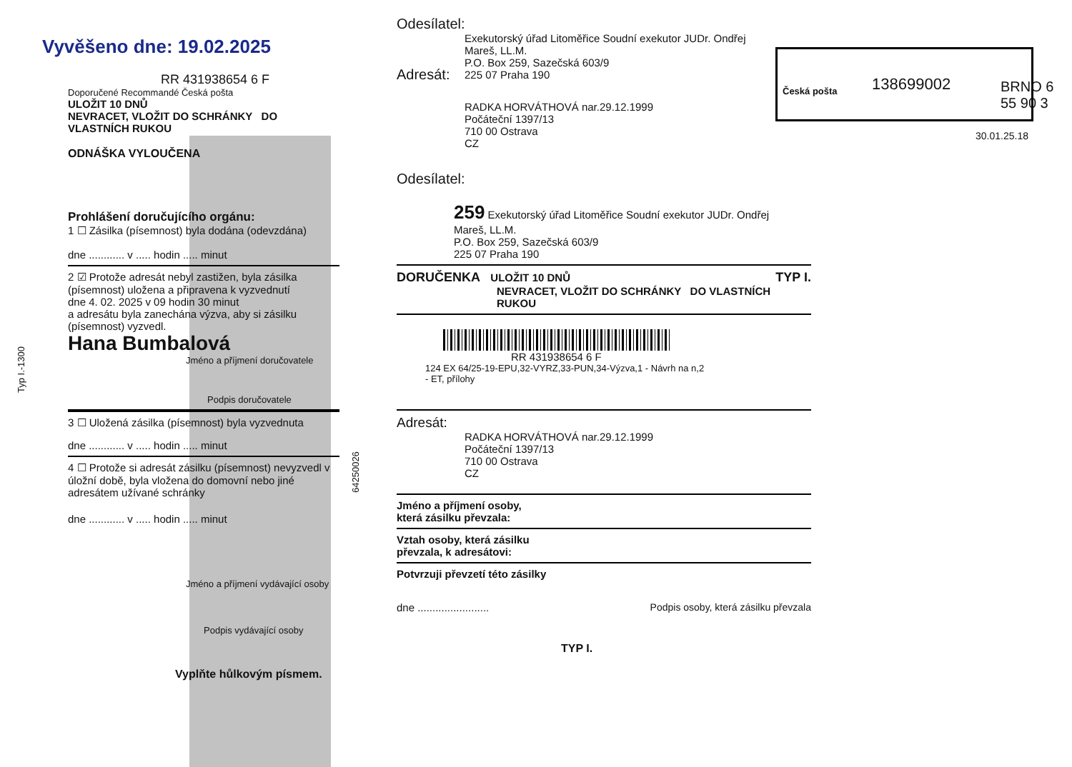Vyvěšeno dne: 19.02.2025
RR 431938654 6 F
Doporučené Recommandé Česká pošta
ULOŽIT 10 DNŮ
NEVRACET, VLOŽIT DO SCHRÁNKY DO VLASTNÍCH RUKOU
ODNÁŠKA VYLOUČENA
Prohlášení doručujícího orgánu:
1 ☐ Zásilka (písemnost) byla dodána (odevzdána)
dne ............ v ..... hodin ..... minut
2 ☑ Protože adresát nebyl zastižen, byla zásilka (písemnost) uložena a připravena k vyzvednutí
dne 4. 02. 2025 v 09 hodin 30 minut
a adresátu byla zanechána výzva, aby si zásilku (písemnost) vyzvedl.
Hana Bumbalová
Jméno a příjmení doručovatele
Podpis doručovatele
3 ☐ Uložená zásilka (písemnost) byla vyzvednuta
dne ............ v ..... hodin ..... minut
4 ☐ Protože si adresát zásilku (písemnost) nevyzvedl v úložní době, byla vložena do domovní nebo jiné adresátem užívané schránky
dne ............ v ..... hodin ..... minut
Jméno a příjmení vydávající osoby
Podpis vydávající osoby
Vyplňte hůlkovým písmem.
Typ I.-1300
64250026
Odesílatel:
Exekutorský úřad Litoměřice Soudní exekutor JUDr. Ondřej
Mareš, LL.M.
P.O. Box 259, Sazečská 603/9
225 07 Praha 190
Adresát:
RADKA HORVÁTHOVÁ nar.29.12.1999
Počáteční 1397/13
710 00 Ostrava
CZ
Odesílatel:
259 Exekutorský úřad Litoměřice Soudní exekutor JUDr. Ondřej
Mareš, LL.M.
P.O. Box 259, Sazečská 603/9
225 07 Praha 190
DORUČENKA ULOŽIT 10 DNŮ TYP I.
NEVRACET, VLOŽIT DO SCHRÁNKY DO VLASTNÍCH RUKOU
RR 431938654 6 F
124 EX 64/25-19-EPU,32-VYRZ,33-PUN,34-Výzva,1 - Návrh na n,2
- ET, přílohy
Adresát:
RADKA HORVÁTHOVÁ nar.29.12.1999
Počáteční 1397/13
710 00 Ostrava
CZ
Jméno a příjmení osoby,
která zásilku převzala:
Vztah osoby, která zásilku
převzala, k adresátovi:
Potvrzuji převzetí této zásilky
dne ........................ Podpis osoby, která zásilku převzala
TYP I.
Česká pošta 138699002
30.01.25.18
BRNO 6 55 90 3